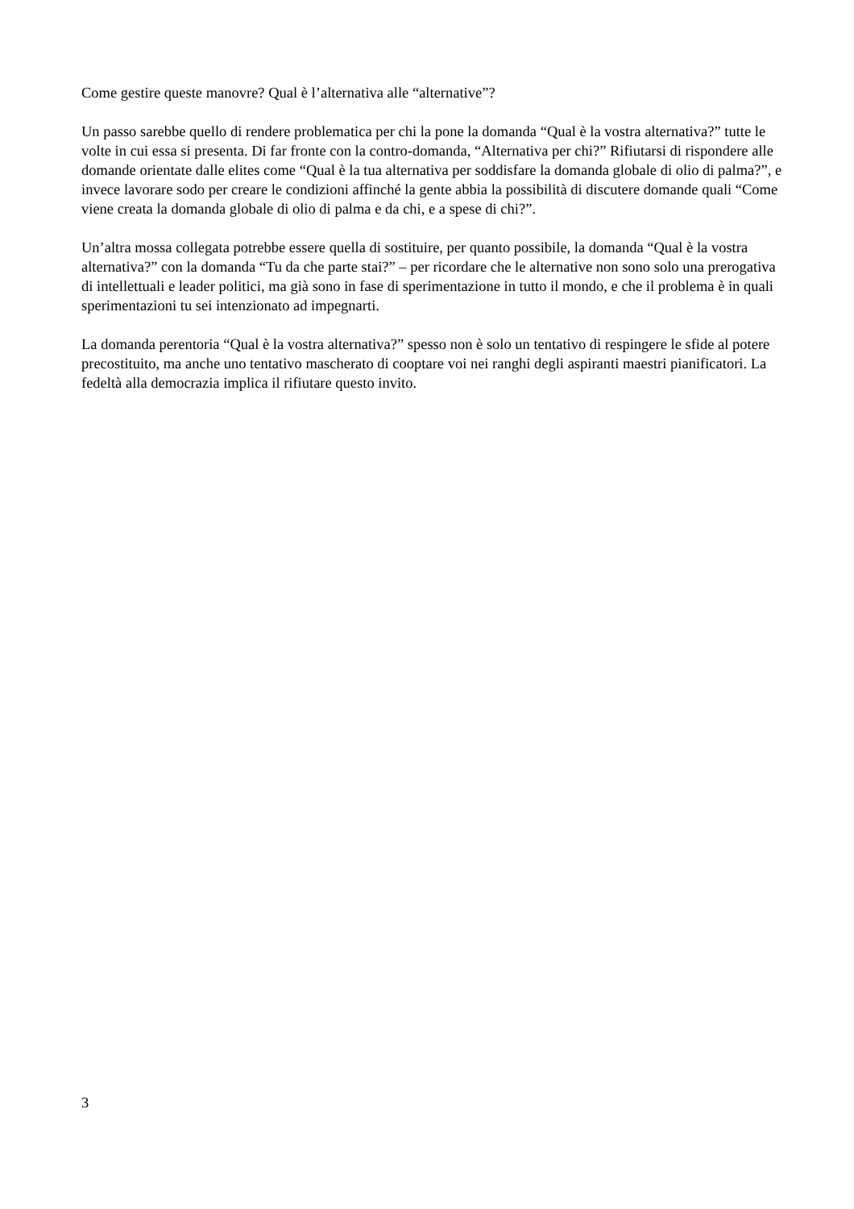Come gestire queste manovre? Qual è l’alternativa alle “alternative”?
Un passo sarebbe quello di rendere problematica per chi la pone la domanda “Qual è la vostra alternativa?” tutte le volte in cui essa si presenta. Di far fronte con la contro-domanda, “Alternativa per chi?” Rifiutarsi di rispondere alle domande orientate dalle elites come “Qual è la tua alternativa per soddisfare la domanda globale di olio di palma?”, e invece lavorare sodo per creare le condizioni affinché la gente abbia la possibilità di discutere domande quali “Come viene creata la domanda globale di olio di palma e da chi, e a spese di chi?”.
Un’altra mossa collegata potrebbe essere quella di sostituire, per quanto possibile, la domanda “Qual è la vostra alternativa?” con la domanda “Tu da che parte stai?” – per ricordare che le alternative non sono solo una prerogativa di intellettuali e leader politici, ma già sono in fase di sperimentazione in tutto il mondo, e che il problema è in quali sperimentazioni tu sei intenzionato ad impegnarti.
La domanda perentoria “Qual è la vostra alternativa?” spesso non è solo un tentativo di respingere le sfide al potere precostituito, ma anche uno tentativo mascherato di cooptare voi nei ranghi degli aspiranti maestri pianificatori. La fedeltà alla democrazia implica il rifiutare questo invito.
3